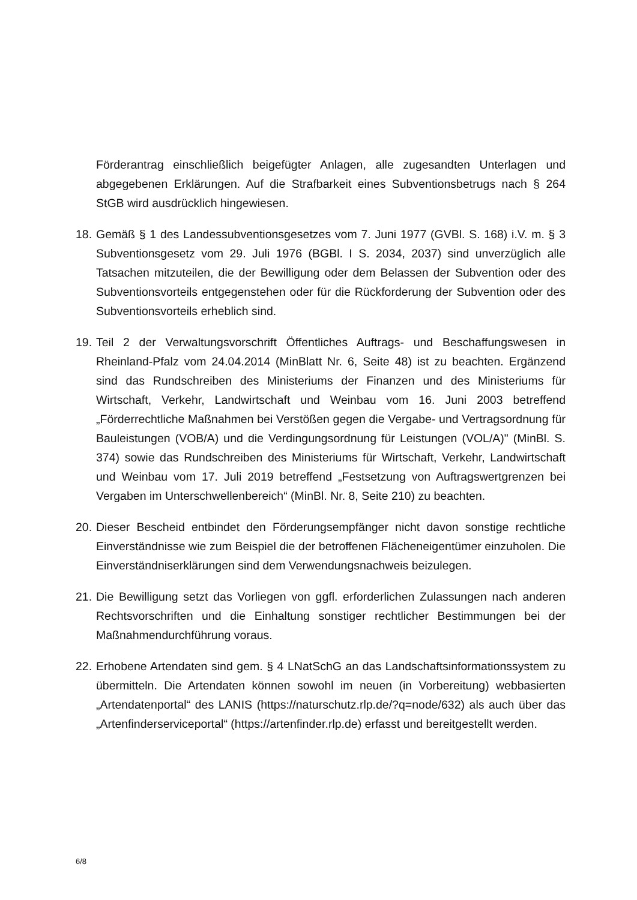Förderantrag einschließlich beigefügter Anlagen, alle zugesandten Unterlagen und abgegebenen Erklärungen. Auf die Strafbarkeit eines Subventionsbetrugs nach § 264 StGB wird ausdrücklich hingewiesen.
18.
Gemäß § 1 des Landessubventionsgesetzes vom 7. Juni 1977 (GVBl. S. 168) i.V. m. § 3 Subventionsgesetz vom 29. Juli 1976 (BGBl. I S. 2034, 2037) sind unverzüglich alle Tatsachen mitzuteilen, die der Bewilligung oder dem Belassen der Subvention oder des Subventionsvorteils entgegenstehen oder für die Rückforderung der Subvention oder des Subventionsvorteils erheblich sind.
19.
Teil 2 der Verwaltungsvorschrift Öffentliches Auftrags- und Beschaffungswesen in Rheinland-Pfalz vom 24.04.2014 (MinBlatt Nr. 6, Seite 48) ist zu beachten. Ergänzend sind das Rundschreiben des Ministeriums der Finanzen und des Ministeriums für Wirtschaft, Verkehr, Landwirtschaft und Weinbau vom 16. Juni 2003 betreffend „Förderrechtliche Maßnahmen bei Verstößen gegen die Vergabe- und Vertragsordnung für Bauleistungen (VOB/A) und die Verdingungsordnung für Leistungen (VOL/A)" (MinBl. S. 374) sowie das Rundschreiben des Ministeriums für Wirtschaft, Verkehr, Landwirtschaft und Weinbau vom 17. Juli 2019 betreffend „Festsetzung von Auftragswertgrenzen bei Vergaben im Unterschwellenbereich“ (MinBl. Nr. 8, Seite 210) zu beachten.
20.
Dieser Bescheid entbindet den Förderungsempfänger nicht davon sonstige rechtliche Einverständnisse wie zum Beispiel die der betroffenen Flächeneigentümer einzuholen. Die Einverständniserklärungen sind dem Verwendungsnachweis beizulegen.
21.
Die Bewilligung setzt das Vorliegen von ggfl. erforderlichen Zulassungen nach anderen Rechtsvorschriften und die Einhaltung sonstiger rechtlicher Bestimmungen bei der Maßnahmendurchführung voraus.
22.
Erhobene Artendaten sind gem. § 4 LNatSchG an das Landschaftsinformationssystem zu übermitteln. Die Artendaten können sowohl im neuen (in Vorbereitung) webbasierten „Artendatenportal“ des LANIS (https://naturschutz.rlp.de/?q=node/632) als auch über das „Artenfinderserviceportal“ (https://artenfinder.rlp.de) erfasst und bereitgestellt werden.
6/8